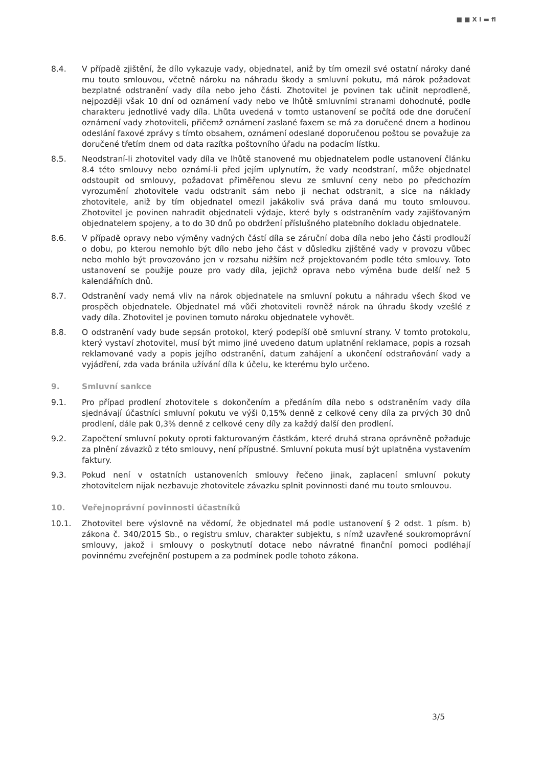■ ■ X I ▬ fl
8.4. V případě zjištění, že dílo vykazuje vady, objednatel, aniž by tím omezil své ostatní nároky dané mu touto smlouvou, včetně nároku na náhradu škody a smluvní pokutu, má nárok požadovat bezplatné odstranění vady díla nebo jeho části. Zhotovitel je povinen tak učinit neprodleně, nejpozději však 10 dní od oznámení vady nebo ve lhůtě smluvními stranami dohodnuté, podle charakteru jednotlivé vady díla. Lhůta uvedená v tomto ustanovení se počítá ode dne doručení oznámení vady zhotoviteli, přičemž oznámení zaslané faxem se má za doručené dnem a hodinou odeslání faxové zprávy s tímto obsahem, oznámení odeslané doporučenou poštou se považuje za doručené třetím dnem od data razítka poštovního úřadu na podacím lístku.
8.5. Neodstraní-li zhotovitel vady díla ve lhůtě stanovené mu objednatelem podle ustanovení článku 8.4 této smlouvy nebo oznámí-li před jejím uplynutím, že vady neodstraní, může objednatel odstoupit od smlouvy, požadovat přiměřenou slevu ze smluvní ceny nebo po předchozím vyrozumění zhotovitele vadu odstranit sám nebo ji nechat odstranit, a sice na náklady zhotovitele, aniž by tím objednatel omezil jakákoliv svá práva daná mu touto smlouvou. Zhotovitel je povinen nahradit objednateli výdaje, které byly s odstraněním vady zajišťovaným objednatelem spojeny, a to do 30 dnů po obdržení příslušného platebního dokladu objednatele.
8.6. V případě opravy nebo výměny vadných částí díla se záruční doba díla nebo jeho části prodlouží o dobu, po kterou nemohlo být dílo nebo jeho část v důsledku zjištěné vady v provozu vůbec nebo mohlo být provozováno jen v rozsahu nižším než projektovaném podle této smlouvy. Toto ustanovení se použije pouze pro vady díla, jejichž oprava nebo výměna bude delší než 5 kalendářních dnů.
8.7. Odstranění vady nemá vliv na nárok objednatele na smluvní pokutu a náhradu všech škod ve prospěch objednatele. Objednatel má vůči zhotoviteli rovněž nárok na úhradu škody vzešlé z vady díla. Zhotovitel je povinen tomuto nároku objednatele vyhovět.
8.8. O odstranění vady bude sepsán protokol, který podepíší obě smluvní strany. V tomto protokolu, který vystaví zhotovitel, musí být mimo jiné uvedeno datum uplatnění reklamace, popis a rozsah reklamované vady a popis jejího odstranění, datum zahájení a ukončení odstraňování vady a vyjádření, zda vada bránila užívání díla k účelu, ke kterému bylo určeno.
9. Smluvní sankce
9.1. Pro případ prodlení zhotovitele s dokončením a předáním díla nebo s odstraněním vady díla sjednávají účastníci smluvní pokutu ve výši 0,15% denně z celkové ceny díla za prvých 30 dnů prodlení, dále pak 0,3% denně z celkové ceny díly za každý další den prodlení.
9.2. Započtení smluvní pokuty oproti fakturovaným částkám, které druhá strana oprávněně požaduje za plnění závazků z této smlouvy, není přípustné. Smluvní pokuta musí být uplatněna vystavením faktury.
9.3. Pokud není v ostatních ustanoveních smlouvy řečeno jinak, zaplacení smluvní pokuty zhotovitelem nijak nezbavuje zhotovitele závazku splnit povinnosti dané mu touto smlouvou.
10. Veřejnoprávní povinnosti účastníků
10.1. Zhotovitel bere výslovně na vědomí, že objednatel má podle ustanovení § 2 odst. 1 písm. b) zákona č. 340/2015 Sb., o registru smluv, charakter subjektu, s nímž uzavřené soukromoprávní smlouvy, jakož i smlouvy o poskytnutí dotace nebo návratné finanční pomoci podléhají povinnému zveřejnění postupem a za podmínek podle tohoto zákona.
3/5